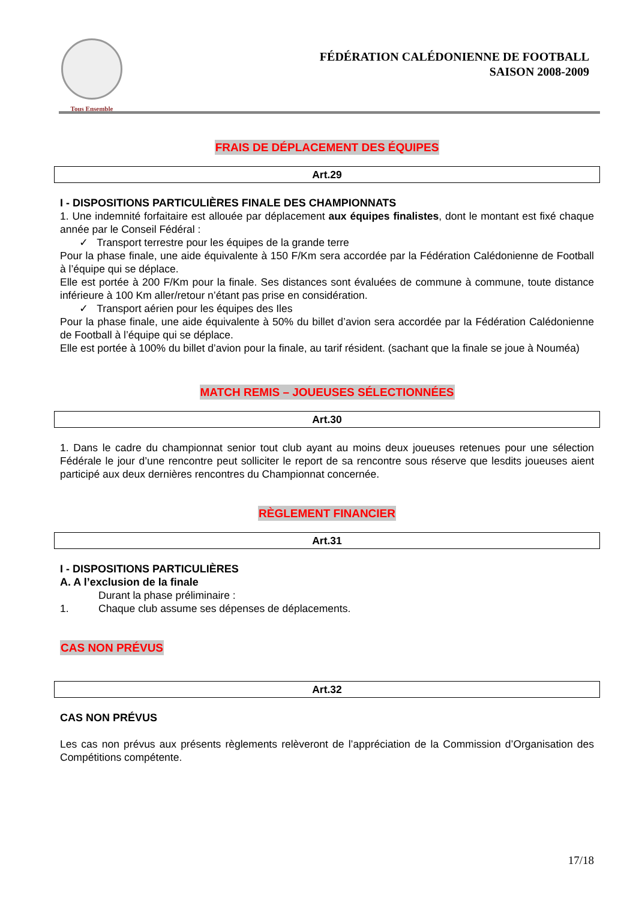Tous Ensemble
FÉDÉRATION CALÉDONIENNE DE FOOTBALL
SAISON 2008-2009
FRAIS DE DÉPLACEMENT DES ÉQUIPES
Art.29
I - DISPOSITIONS PARTICULIÈRES FINALE DES CHAMPIONNATS
1. Une indemnité forfaitaire est allouée par déplacement aux équipes finalistes, dont le montant est fixé chaque année par le Conseil Fédéral :
✓ Transport terrestre pour les équipes de la grande terre
Pour la phase finale, une aide équivalente à 150 F/Km sera accordée par la Fédération Calédonienne de Football à l’équipe qui se déplace.
Elle est portée à 200 F/Km pour la finale. Ses distances sont évaluées de commune à commune, toute distance inférieure à 100 Km aller/retour n’étant pas prise en considération.
✓ Transport aérien pour les équipes des Iles
Pour la phase finale, une aide équivalente à 50% du billet d’avion sera accordée par la Fédération Calédonienne de Football à l’équipe qui se déplace.
Elle est portée à 100% du billet d’avion pour la finale, au tarif résident. (sachant que la finale se joue à Nouméa)
MATCH REMIS – JOUEUSES SÉLECTIONNÉES
Art.30
1. Dans le cadre du championnat senior tout club ayant au moins deux joueuses retenues pour une sélection Fédérale le jour d’une rencontre peut solliciter le report de sa rencontre sous réserve que lesdits joueuses aient participé aux deux dernières rencontres du Championnat concernée.
RÈGLEMENT FINANCIER
Art.31
I - DISPOSITIONS PARTICULIÈRES
A. A l’exclusion de la finale
Durant la phase préliminaire :
1. Chaque club assume ses dépenses de déplacements.
CAS NON PRÉVUS
Art.32
CAS NON PRÉVUS
Les cas non prévus aux présents règlements relèveront de l’appréciation de la Commission d’Organisation des Compétitions compétente.
17/18